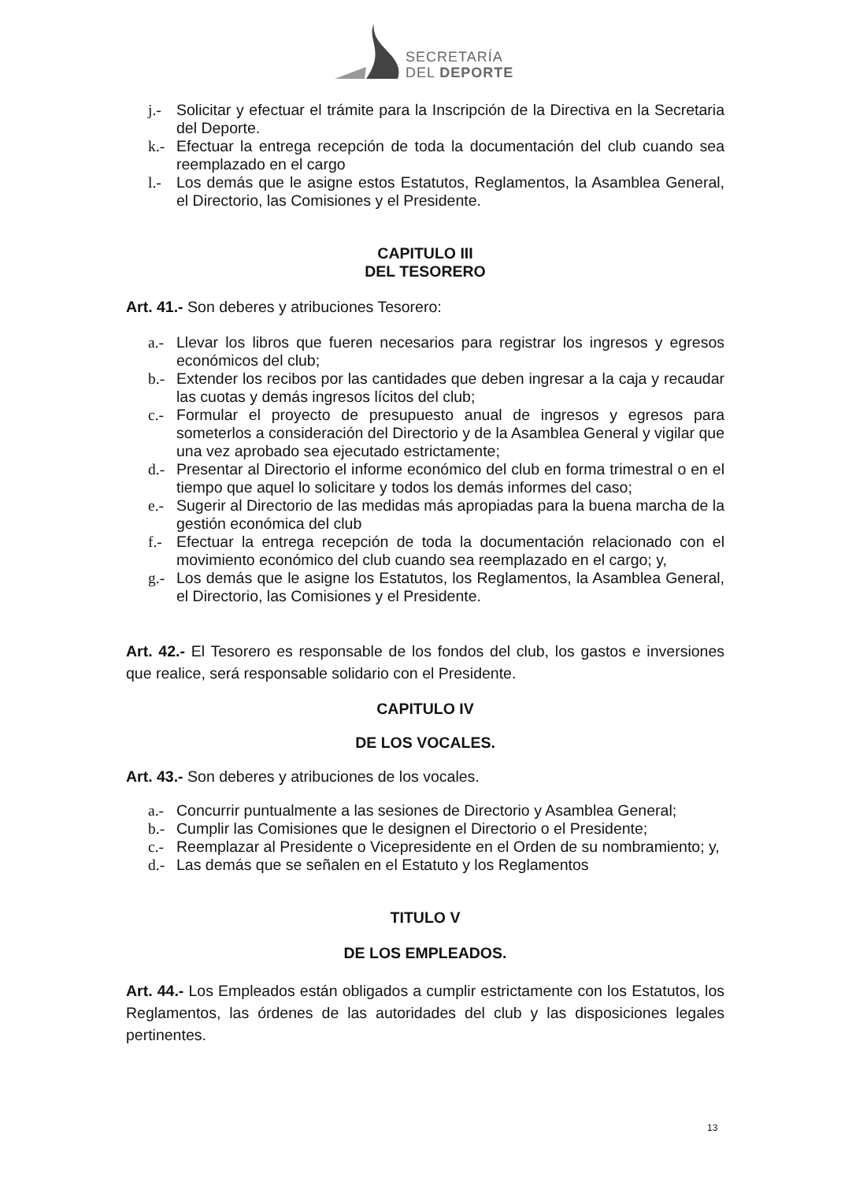SECRETARÍA
DEL DEPORTE
j.- Solicitar y efectuar el trámite para la Inscripción de la Directiva en la Secretaria del Deporte.
k.- Efectuar la entrega recepción de toda la documentación del club cuando sea reemplazado en el cargo
l.- Los demás que le asigne estos Estatutos, Reglamentos, la Asamblea General, el Directorio, las Comisiones y el Presidente.
CAPITULO III
DEL TESORERO
Art. 41.- Son deberes y atribuciones Tesorero:
a.- Llevar los libros que fueren necesarios para registrar los ingresos y egresos económicos del club;
b.- Extender los recibos por las cantidades que deben ingresar a la caja y recaudar las cuotas y demás ingresos lícitos del club;
c.- Formular el proyecto de presupuesto anual de ingresos y egresos para someterlos a consideración del Directorio y de la Asamblea General y vigilar que una vez aprobado sea ejecutado estrictamente;
d.- Presentar al Directorio el informe económico del club en forma trimestral o en el tiempo que aquel lo solicitare y todos los demás informes del caso;
e.- Sugerir al Directorio de las medidas más apropiadas para la buena marcha de la gestión económica del club
f.- Efectuar la entrega recepción de toda la documentación relacionado con el movimiento económico del club cuando sea reemplazado en el cargo; y,
g.- Los demás que le asigne los Estatutos, los Reglamentos, la Asamblea General, el Directorio, las Comisiones y el Presidente.
Art. 42.- El Tesorero es responsable de los fondos del club, los gastos e inversiones que realice, será responsable solidario con el Presidente.
CAPITULO IV
DE LOS VOCALES.
Art. 43.- Son deberes y atribuciones de los vocales.
a.- Concurrir puntualmente a las sesiones de Directorio y Asamblea General;
b.- Cumplir las Comisiones que le designen el Directorio o el Presidente;
c.- Reemplazar al Presidente o Vicepresidente en el Orden de su nombramiento; y,
d.- Las demás que se señalen en el Estatuto y los Reglamentos
TITULO V
DE LOS EMPLEADOS.
Art. 44.- Los Empleados están obligados a cumplir estrictamente con los Estatutos, los Reglamentos, las órdenes de las autoridades del club y las disposiciones legales pertinentes.
13